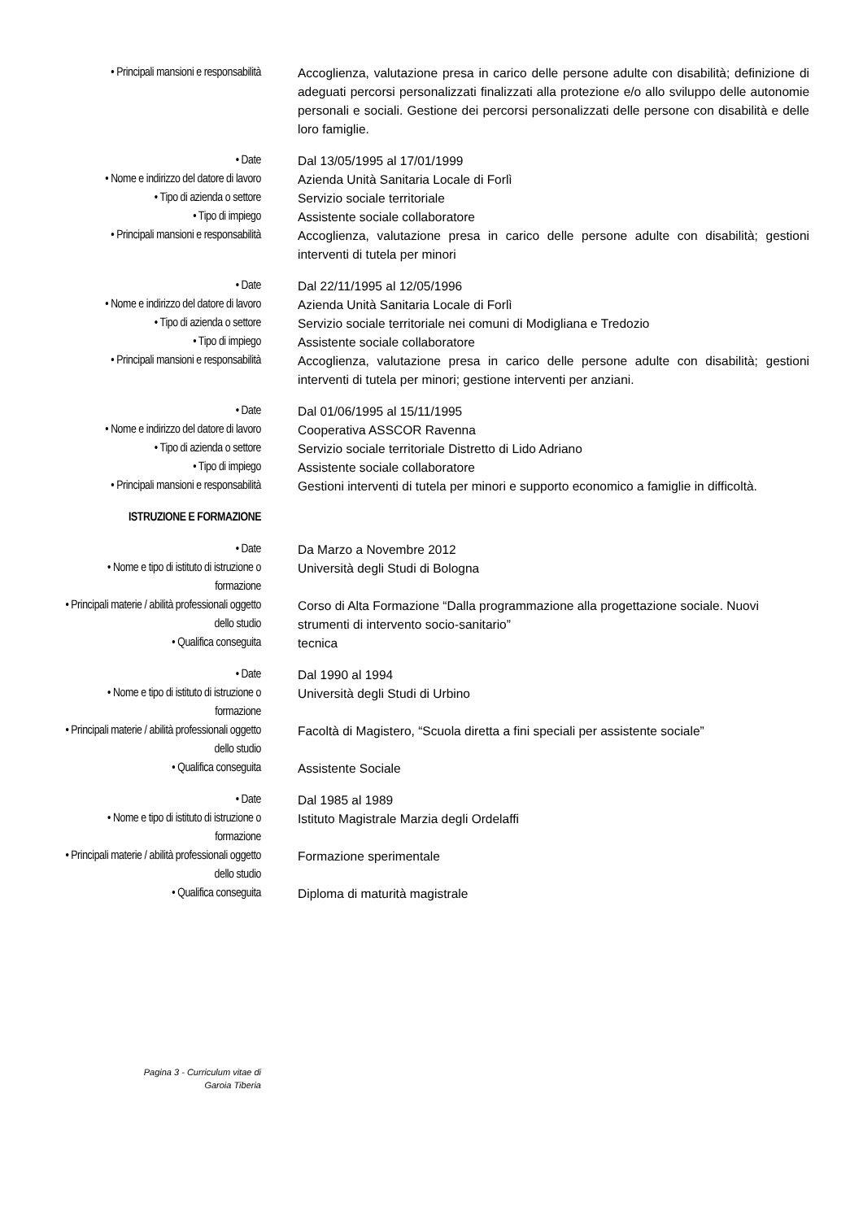| • Principali mansioni e responsabilità | | Accoglienza, valutazione presa in carico delle persone adulte con disabilità; definizione di adeguati percorsi personalizzati finalizzati alla protezione e/o allo sviluppo delle autonomie personali e sociali. Gestione dei percorsi personalizzati delle persone con disabilità e delle loro famiglie. |
| • Date | | Dal 13/05/1995 al 17/01/1999 |
| • Nome e indirizzo del datore di lavoro | | Azienda Unità Sanitaria Locale di Forlì |
| • Tipo di azienda o settore | | Servizio sociale territoriale |
| • Tipo di impiego | | Assistente sociale collaboratore |
| • Principali mansioni e responsabilità | | Accoglienza, valutazione presa in carico delle persone adulte con disabilità; gestioni interventi di tutela per minori |
| • Date | | Dal 22/11/1995 al 12/05/1996 |
| • Nome e indirizzo del datore di lavoro | | Azienda Unità Sanitaria Locale di Forlì |
| • Tipo di azienda o settore | | Servizio sociale territoriale nei comuni di Modigliana e Tredozio |
| • Tipo di impiego | | Assistente sociale collaboratore |
| • Principali mansioni e responsabilità | | Accoglienza, valutazione presa in carico delle persone adulte con disabilità; gestioni interventi di tutela per minori; gestione interventi per anziani. |
| • Date | | Dal 01/06/1995 al 15/11/1995 |
| • Nome e indirizzo del datore di lavoro | | Cooperativa ASSCOR Ravenna |
| • Tipo di azienda o settore | | Servizio sociale territoriale Distretto di Lido Adriano |
| • Tipo di impiego | | Assistente sociale collaboratore |
| • Principali mansioni e responsabilità | | Gestioni interventi di tutela per minori e supporto economico a famiglie in difficoltà. |
| ISTRUZIONE E FORMAZIONE | | |
| • Date | | Da Marzo a Novembre 2012 |
| • Nome e tipo di istituto di istruzione o formazione | | Università degli Studi di Bologna |
| • Principali materie / abilità professionali oggetto dello studio | | Corso di Alta Formazione “Dalla programmazione alla progettazione sociale. Nuovi strumenti di intervento socio-sanitario” |
| • Qualifica conseguita | | tecnica |
| • Date | | Dal 1990 al 1994 |
| • Nome e tipo di istituto di istruzione o formazione | | Università degli Studi di Urbino |
| • Principali materie / abilità professionali oggetto dello studio | | Facoltà di Magistero, “Scuola diretta a fini speciali per assistente sociale” |
| • Qualifica conseguita | | Assistente Sociale |
| • Date | | Dal 1985 al 1989 |
| • Nome e tipo di istituto di istruzione o formazione | | Istituto Magistrale Marzia degli Ordelaffi |
| • Principali materie / abilità professionali oggetto dello studio | | Formazione sperimentale |
| • Qualifica conseguita | | Diploma di maturità magistrale |
Pagina 3 - Curriculum vitae di
Garoia Tiberia